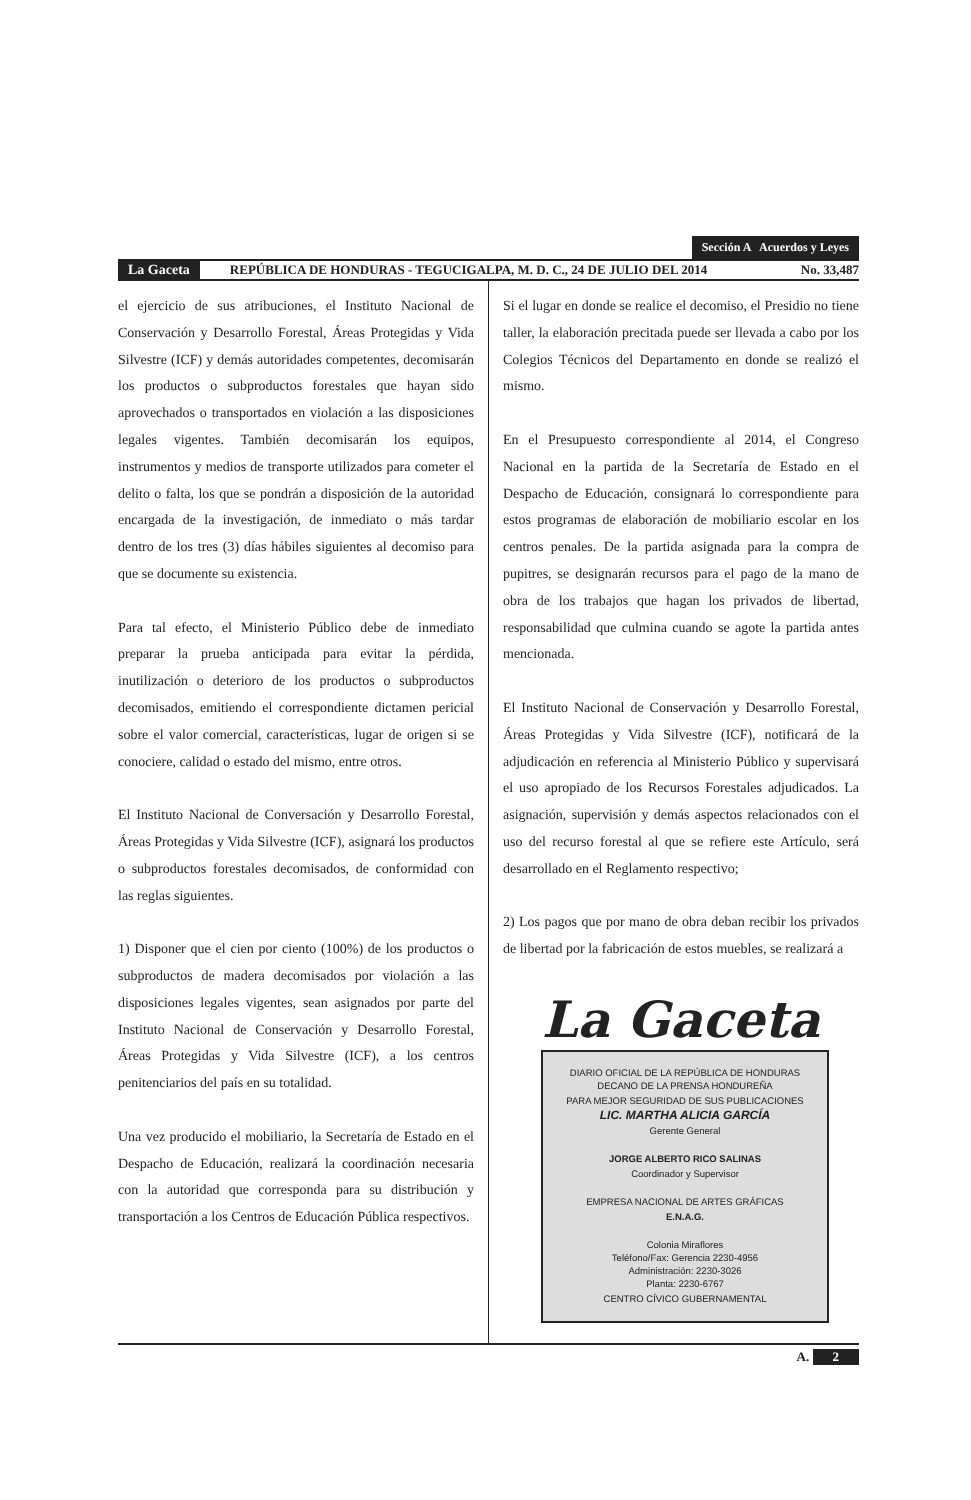Sección A Acuerdos y Leyes
La Gaceta REPÚBLICA DE HONDURAS - TEGUCIGALPA, M. D. C., 24 DE JULIO DEL 2014 No. 33,487
el ejercicio de sus atribuciones, el Instituto Nacional de Conservación y Desarrollo Forestal, Áreas Protegidas y Vida Silvestre (ICF) y demás autoridades competentes, decomisarán los productos o subproductos forestales que hayan sido aprovechados o transportados en violación a las disposiciones legales vigentes. También decomisarán los equipos, instrumentos y medios de transporte utilizados para cometer el delito o falta, los que se pondrán a disposición de la autoridad encargada de la investigación, de inmediato o más tardar dentro de los tres (3) días hábiles siguientes al decomiso para que se documente su existencia.
Para tal efecto, el Ministerio Público debe de inmediato preparar la prueba anticipada para evitar la pérdida, inutilización o deterioro de los productos o subproductos decomisados, emitiendo el correspondiente dictamen pericial sobre el valor comercial, características, lugar de origen si se conociere, calidad o estado del mismo, entre otros.
El Instituto Nacional de Conversación y Desarrollo Forestal, Áreas Protegidas y Vida Silvestre (ICF), asignará los productos o subproductos forestales decomisados, de conformidad con las reglas siguientes.
1) Disponer que el cien por ciento (100%) de los productos o subproductos de madera decomisados por violación a las disposiciones legales vigentes, sean asignados por parte del Instituto Nacional de Conservación y Desarrollo Forestal, Áreas Protegidas y Vida Silvestre (ICF), a los centros penitenciarios del país en su totalidad.
Una vez producido el mobiliario, la Secretaría de Estado en el Despacho de Educación, realizará la coordinación necesaria con la autoridad que corresponda para su distribución y transportación a los Centros de Educación Pública respectivos.
Si el lugar en donde se realice el decomiso, el Presidio no tiene taller, la elaboración precitada puede ser llevada a cabo por los Colegios Técnicos del Departamento en donde se realizó el mismo.
En el Presupuesto correspondiente al 2014, el Congreso Nacional en la partida de la Secretaría de Estado en el Despacho de Educación, consignará lo correspondiente para estos programas de elaboración de mobiliario escolar en los centros penales. De la partida asignada para la compra de pupitres, se designarán recursos para el pago de la mano de obra de los trabajos que hagan los privados de libertad, responsabilidad que culmina cuando se agote la partida antes mencionada.
El Instituto Nacional de Conservación y Desarrollo Forestal, Áreas Protegidas y Vida Silvestre (ICF), notificará de la adjudicación en referencia al Ministerio Público y supervisará el uso apropiado de los Recursos Forestales adjudicados. La asignación, supervisión y demás aspectos relacionados con el uso del recurso forestal al que se refiere este Artículo, será desarrollado en el Reglamento respectivo;
2) Los pagos que por mano de obra deban recibir los privados de libertad por la fabricación de estos muebles, se realizará a
La Gaceta
DIARIO OFICIAL DE LA REPÚBLICA DE HONDURAS
DECANO DE LA PRENSA HONDUREÑA
PARA MEJOR SEGURIDAD DE SUS PUBLICACIONES
LIC. MARTHA ALICIA GARCÍA
Gerente General
JORGE ALBERTO RICO SALINAS
Coordinador y Supervisor
EMPRESA NACIONAL DE ARTES GRÁFICAS
E.N.A.G.
Colonia Miraflores
Teléfono/Fax: Gerencia 2230-4956
Administración: 2230-3026
Planta: 2230-6767
CENTRO CÍVICO GUBERNAMENTAL
A. 2